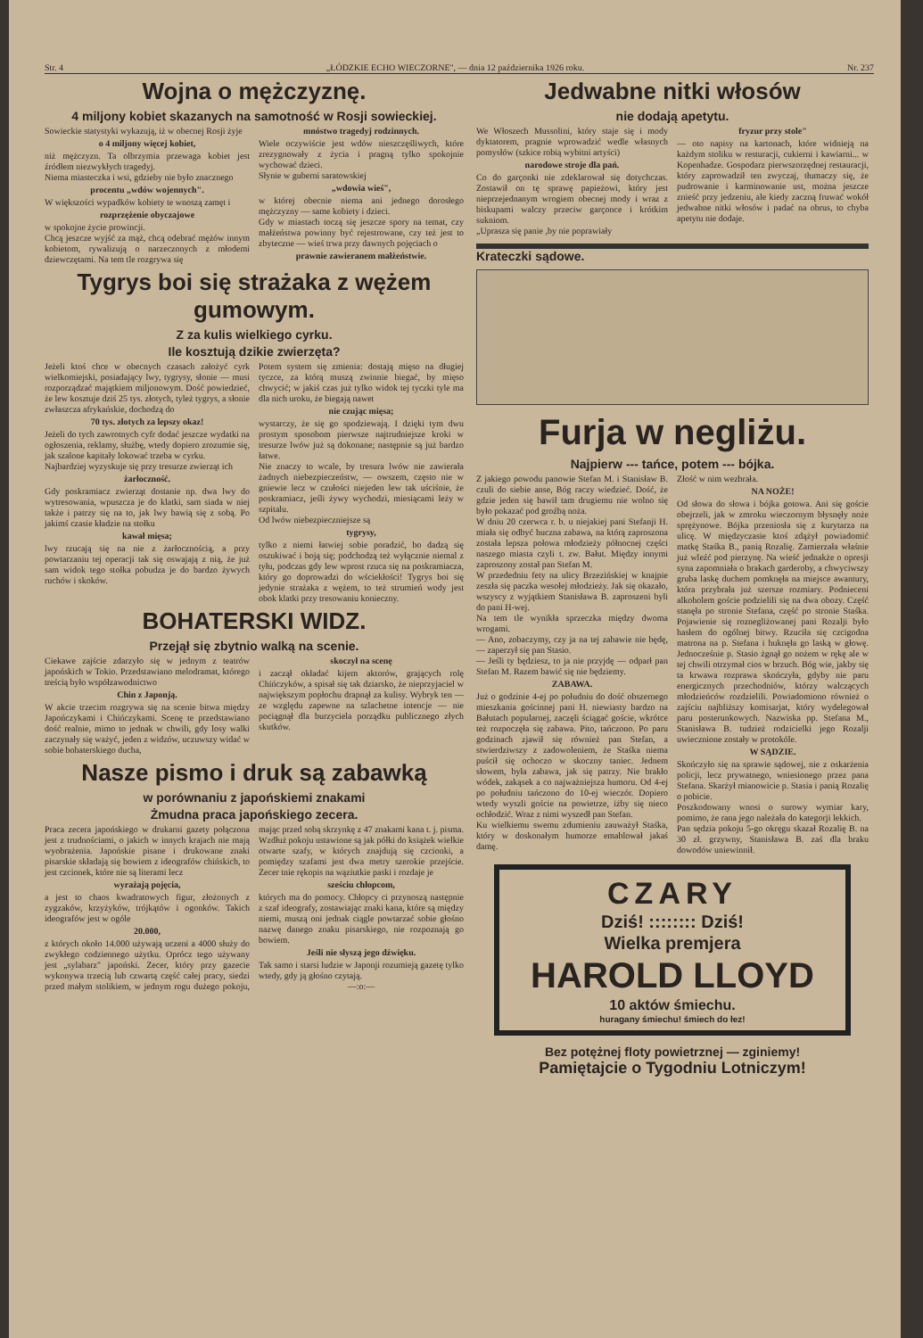Str. 4 „ŁÓDZKIE ECHO WIECZORNE", — dnia 12 października 1926 roku. Nr. 237
Wojna o mężczyznę.
4 miljony kobiet skazanych na samotność w Rosji sowieckiej.
Sowieckie statystyki wykazują, iż w obecnej Rosji żyje
o 4 miljony więcej kobiet,
niż mężczyzn. Ta olbrzymia przewaga kobiet jest źródłem niezwykłych tragedyj.
Niema miasteczka i wsi, gdzieby nie było znacznego
procentu „wdów wojennych".
W większości wypadków kobiety te wnoszą zamęt i
rozprzężenie obyczajowe
w spokojne życie prowincji.
Chcą jeszcze wyjść za mąż, chcą odebrać mężów innym kobietom, rywalizują o narzeczonych z młodemi dziewczętami. Na tem tle rozgrywa się
mnóstwo tragedyj rodzinnych.
Wiele oczywiście jest wdów nieszczęśliwych, które zrezygnowały z życia i pragną tylko spokojnie wychować dzieci.
Słynie w guberni saratowskiej
„wdowia wieś",
w której obecnie niema ani jednego dorosłego mężczyzny — same kobiety i dzieci.
Gdy w miastach toczą się jeszcze spory na temat, czy małżeństwa powinny być rejestrowane, czy też jest to zbyteczne — wieś trwa przy dawnych pojęciach o
prawnie zawieranem małżeństwie.
Tygrys boi się strażaka z wężem gumowym.
Z za kulis wielkiego cyrku.
Ile kosztują dzikie zwierzęta?
Jeżeli ktoś chce w obecnych czasach założyć cyrk wielkomiejski, posiadający lwy, tygrysy, słonie — musi rozporządzać majątkiem miljonowym. Dość powiedzieć, że lew kosztuje dziś 25 tys. złotych, tyleż tygrys, a słonie zwłaszcza afrykańskie, dochodzą do
70 tys. złotych za lepszy okaz!
Jeżeli do tych zawrotnych cyfr dodać jeszcze wydatki na ogłoszenia, reklamy, służbę, wtedy dopiero zrozumie się, jak szalone kapitały lokować trzeba w cyrku.
Najbardziej wyzyskuje się przy tresurze zwierząt ich
żarłoczność.
Gdy poskramiacz zwierząt dostanie np. dwa lwy do wytresowania, wpuszcza je do klatki, sam siada w niej także i patrzy się na to, jak lwy bawią się z sobą. Po jakimś czasie kładzie na stołku
kawał mięsa;
lwy rzucają się na nie z żarłocznością, a przy powtarzaniu tej operacji tak się oswajają z nią, że już sam widok tego stołka pobudza je do bardzo żywych ruchów i skoków.
Potem system się zmienia: dostają mięso na długiej tyczce, za którą muszą zwinnie biegać, by mięso chwycić; w jakiś czas już tylko widok tej tyczki tyle ma dla nich uroku, że biegają nawet
nie czując mięsa;
wystarczy, że się go spodziewają. I dzięki tym dwu prostym sposobom pierwsze najtrudniejsze kroki w tresurze lwów już są dokonane; następnie są już bardzo łatwe.
Nie znaczy to wcale, by tresura lwów nie zawierała żadnych niebezpieczeństw, — owszem, często nie w gniewie lecz w czułości niejeden lew tak uściśnie, że poskramiacz, jeśli żywy wychodzi, miesiącami leży w szpitalu.
Od lwów niebezpieczniejsze są
tygrysy,
tylko z niemi łatwiej sobie poradzić, bo dadzą się oszukiwać i boją się; podchodzą też wyłącznie niemal z tyłu, podczas gdy lew wprost rzuca się na poskramiacza, który go doprowadzi do wściekłości! Tygrys boi się jedynie strażaka z wężem, to też strumień wody jest obok klatki przy tresowaniu konieczny.
BOHATERSKI WIDZ.
Przejął się zbytnio walką na scenie.
Ciekawe zajście zdarzyło się w jednym z teatrów japońskich w Tokio. Przedstawiano melodramat, którego treścią było współzawodnictwo
Chin z Japonją.
W akcie trzecim rozgrywa się na scenie bitwa między Japończykami i Chińczykami. Scenę te przedstawiano dość realnie, mimo to jednak w chwili, gdy losy walki zaczynały się ważyć, jeden z widzów, uczuwszy widać w sobie bohaterskiego ducha,
skoczył na scenę
i zaczął okładać kijem aktorów, grających rolę Chińczyków, a spisał się tak dziarsko, że nieprzyjaciel w największym popłochu drapnął za kulisy. Wybryk ten — ze względu zapewne na szlachetne intencje — nie pociągnął dla burzyciela porządku publicznego złych skutków.
Nasze pismo i druk są zabawką
w porównaniu z japońskiemi znakami
Żmudna praca japońskiego zecera.
Praca zecera japońskiego w drukarni gazety połączona jest z trudnościami, o jakich w innych krajach nie mają wyobrażenia. Japońskie pisane i drukowane znaki pisarskie składają się bowiem z ideografów chińskich, to jest czcionek, które nie są literami lecz
wyrażają pojęcia,
a jest to chaos kwadratowych figur, złożonych z zygzaków, krzyżyków, trójkątów i ogonków. Takich ideografów jest w ogóle
20.000,
z których około 14.000 używają uczeni a 4000 służy do zwykłego codziennego użytku. Oprócz tego używany jest „sylabarz" japoński. Zecer, który przy gazecie wykonywa trzecią lub czwartą część całej pracy, siedzi przed małym stolikiem, w jednym rogu dużego pokoju, mając przed sobą skrzynkę z 47 znakami kana t. j. pisma. Wzdłuż pokoju ustawione są jak półki do książek wielkie otwarte szafy, w których znajdują się czcionki, a pomiędzy szafami jest dwa metry szerokie przejście. Zecer tnie rękopis na wąziutkie paski i rozdaje je
sześciu chłopcom,
których ma do pomocy. Chłopcy ci przynoszą następnie z szaf ideografy, zostawiając znaki kana, które są między niemi, muszą oni jednak ciągle powtarzać sobie głośno nazwę danego znaku pisarskiego, nie rozpoznają go bowiem.
Jeśli nie słyszą jego dźwięku.
Tak samo i starsi ludzie w Japonji rozumieją gazetę tylko wtedy, gdy ją głośno czytają.
—:o:—
Jedwabne nitki włosów
nie dodają apetytu.
We Włoszech Mussolini, który staje się i mody dyktatorem, pragnie wprowadzić wedle własnych pomysłów (szkice robią wybitni artyści)
narodowe stroje dla pań.
Co do garçonki nie zdeklarował się dotychczas. Zostawił on tę sprawę papieżowi, który jest nieprzejednanym wrogiem obecnej mody i wraz z biskupami walczy przeciw garçonce i krótkim sukniom.
„Uprasza się panie ,by nie poprawiały
fryzur przy stole"
— oto napisy na kartonach, które widnieją na każdym stoliku w resturacji, cukierni i kawiarni... w Kopenhadze. Gospodarz pierwszorzędnej restauracji, który zaprowadził ten zwyczaj, tłumaczy się, że pudrowanie i karminowanie ust, można jeszcze znieść przy jedzeniu, ale kiedy zaczną fruwać wokół jedwabne nitki włosów i padać na obrus, to chyba apetytu nie dodaje.
Krateczki sądowe.
Furja w negliżu.
Najpierw --- tańce, potem --- bójka.
Z jakiego powodu panowie Stefan M. i Stanisław B. czuli do siebie anse, Bóg raczy wiedzieć. Dość, że gdzie jeden się bawił tam drugiemu nie wolno się było pokazać pod groźbą noża.
W dniu 20 czerwca r. b. u niejakiej pani Stefanji H. miała się odbyć huczna zabawa, na którą zaproszona została lepsza połowa młodzieży północnej części naszego miasta czyli t. zw. Bałut. Między innymi zaproszony został pan Stefan M.
W przededniu fety na ulicy Brzezińskiej w knajpie zeszła się paczka wesołej młodzieży. Jak się okazało, wszyscy z wyjątkiem Stanisława B. zaproszeni byli do pani H-wej.
Na tem tle wynikła sprzeczka między dwoma wrogami.
— Ano, zobaczymy, czy ja na tej zabawie nie będę, — zaperzył się pan Stasio.
— Jeśli ty będziesz, to ja nie przyjdę — odparł pan Stefan M. Razem bawić się nie będziemy.
ZABAWA.
Już o godzinie 4-ej po południu do dość obszernego mieszkania gościnnej pani H. niewiasty bardzo na Bałutach popularnej, zaczęli ściągać goście, wkrótce też rozpoczęła się zabawa. Pito, tańczono. Po paru godzinach zjawił się również pan Stefan, a stwierdziwszy z zadowoleniem, że Staśka niema puścił się ochoczo w skoczny taniec. Jednem słowem, była zabawa, jak się patrzy. Nie brakło wódek, zakąsek a co najważniejsza humoru. Od 4-ej po południu tańczono do 10-ej wieczór. Dopiero wtedy wyszli goście na powietrze, iżby się nieco ochłodzić. Wraz z nimi wyszedł pan Stefan.
Ku wielkiemu swemu zdumieniu zauważył Staśka, który w doskonałym humorze emablował jakaś damę.
Złość w nim wezbrała.
NA NOŻE!
Od słowa do słowa i bójka gotowa. Ani się goście obejrzeli, jak w zmroku wieczornym błysnęły noże sprężynowe. Bójka przeniosła się z kurytarza na ulicę. W międzyczasie ktoś zdążył powiadomić matkę Staśka B., panią Rozalię. Zamierzała właśnie już wleźć pod pierzynę. Na wieść jednakże o opresji syna zapomniała o brakach garderoby, a chwyciwszy gruba laskę duchem pomknęła na miejsce awantury, która przybrała już szersze rozmiary. Podnieceni alkoholem goście podzielili się na dwa obozy. Część stanęła po stronie Stefana, część po stronie Staśka. Pojawienie się roznegliżowanej pani Rozalji było hasłem do ogólnej bitwy. Rzuciła się czcigodna matrona na p. Stefana i huknęła go laską w głowę. Jednocześnie p. Stasio żgnął go nożem w rękę ale w tej chwili otrzymał cios w brzuch. Bóg wie, jakby się ta krwawa rozprawa skończyła, gdyby nie paru energicznych przechodniów, którzy walczących młodzieńców rozdzielili. Powiadomiono również o zajściu najbliższy komisarjat, który wydelegował paru posterunkowych. Nazwiska pp. Stefana M., Stanisława B. tudzież rodzicielki jego Rozalji uwiecznione zostały w protokóle.
W SĄDZIE.
Skończyło się na sprawie sądowej, nie z oskarżenia policji, lecz prywatnego, wniesionego przez pana Stefana. Skarżył mianowicie p. Stasia i panią Rozalię o pobicie.
Poszkodowany wnosi o surowy wymiar kary, pomimo, że rana jego należała do kategorji lekkich.
Pan sędzia pokoju 5-go okręgu skazał Rozalię B. na 30 zł. grzywny, Stanisława B. zaś dla braku dowodów uniewinnił.
CZARY
Dziś! :::::::: Dziś!
Wielka premjera
HAROLD LLOYD
10 aktów śmiechu.
huragany śmiechu! śmiech do łez!
Bez potężnej floty powietrznej — zginiemy!
Pamiętajcie o Tygodniu Lotniczym!